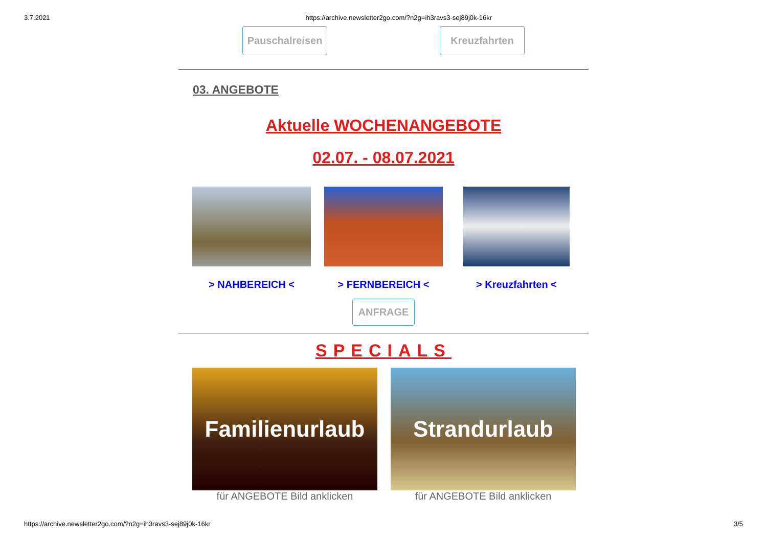3.7.2021 https://archive.newsletter2go.com/?n2g=ih3ravs3-sej89j0k-16kr
Pauschalreisen
Kreuzfahrten
03. ANGEBOTE
Aktuelle WOCHENANGEBOTE
02.07. - 08.07.2021
> NAHBEREICH < > FERNBEREICH < > Kreuzfahrten <
ANFRAGE
SPECIALS
Familienurlaub
für ANGEBOTE Bild anklicken
Strandurlaub
für ANGEBOTE Bild anklicken
https://archive.newsletter2go.com/?n2g=ih3ravs3-sej89j0k-16kr 3/5